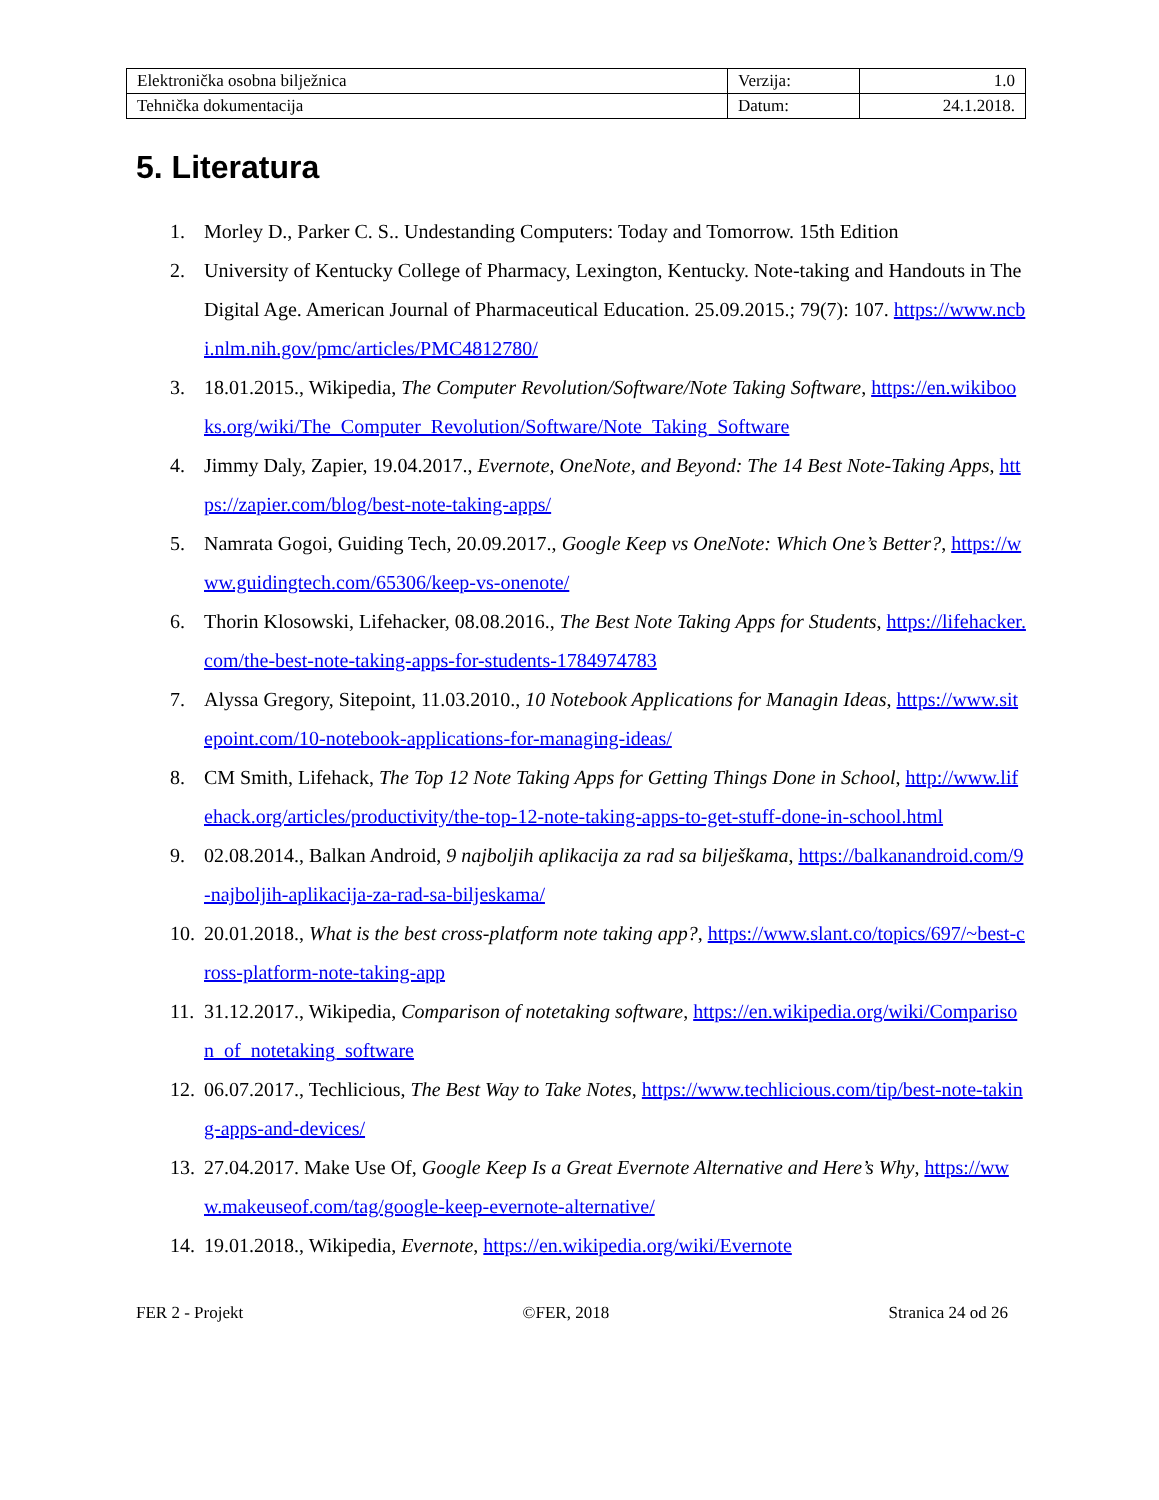| Elektronička osobna bilježnica | Verzija: | 1.0 |
| Tehnička dokumentacija | Datum: | 24.1.2018. |
5. Literatura
1. Morley D., Parker C. S.. Undestanding Computers: Today and Tomorrow. 15th Edition
2. University of Kentucky College of Pharmacy, Lexington, Kentucky. Note-taking and Handouts in The Digital Age. American Journal of Pharmaceutical Education. 25.09.2015.; 79(7): 107. https://www.ncbi.nlm.nih.gov/pmc/articles/PMC4812780/
3. 18.01.2015., Wikipedia, The Computer Revolution/Software/Note Taking Software, https://en.wikibooks.org/wiki/The_Computer_Revolution/Software/Note_Taking_Software
4. Jimmy Daly, Zapier, 19.04.2017., Evernote, OneNote, and Beyond: The 14 Best Note-Taking Apps, https://zapier.com/blog/best-note-taking-apps/
5. Namrata Gogoi, Guiding Tech, 20.09.2017., Google Keep vs OneNote: Which One’s Better?, https://www.guidingtech.com/65306/keep-vs-onenote/
6. Thorin Klosowski, Lifehacker, 08.08.2016., The Best Note Taking Apps for Students, https://lifehacker.com/the-best-note-taking-apps-for-students-1784974783
7. Alyssa Gregory, Sitepoint, 11.03.2010., 10 Notebook Applications for Managin Ideas, https://www.sitepoint.com/10-notebook-applications-for-managing-ideas/
8. CM Smith, Lifehack, The Top 12 Note Taking Apps for Getting Things Done in School, http://www.lifehack.org/articles/productivity/the-top-12-note-taking-apps-to-get-stuff-done-in-school.html
9. 02.08.2014., Balkan Android, 9 najboljih aplikacija za rad sa bilješkama, https://balkanandroid.com/9-najboljih-aplikacija-za-rad-sa-biljeskama/
10. 20.01.2018., What is the best cross-platform note taking app?, https://www.slant.co/topics/697/~best-cross-platform-note-taking-app
11. 31.12.2017., Wikipedia, Comparison of notetaking software, https://en.wikipedia.org/wiki/Comparison_of_notetaking_software
12. 06.07.2017., Techlicious, The Best Way to Take Notes, https://www.techlicious.com/tip/best-note-taking-apps-and-devices/
13. 27.04.2017. Make Use Of, Google Keep Is a Great Evernote Alternative and Here’s Why, https://www.makeuseof.com/tag/google-keep-evernote-alternative/
14. 19.01.2018., Wikipedia, Evernote, https://en.wikipedia.org/wiki/Evernote
FER 2 - Projekt ©FER, 2018 Stranica 24 od 26